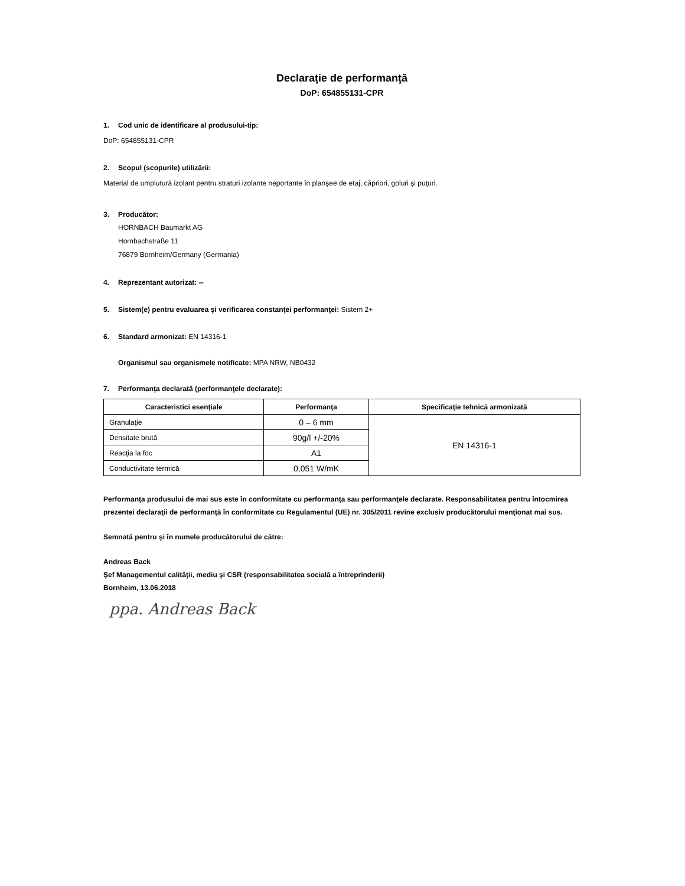Declaraţie de performanţă
DoP: 654855131-CPR
1. Cod unic de identificare al produsului-tip:
DoP: 654855131-CPR
2. Scopul (scopurile) utilizării:
Material de umplutură izolant pentru straturi izolante neportante în planşee de etaj, căpriori, goluri şi puţuri.
3. Producător:
HORNBACH Baumarkt AG
Hornbachstraße 11
76879 Bornheim/Germany (Germania)
4. Reprezentant autorizat: --
5. Sistem(e) pentru evaluarea şi verificarea constanţei performanţei: Sistem 2+
6. Standard armonizat: EN 14316-1
Organismul sau organismele notificate: MPA NRW, NB0432
7. Performanţa declarată (performanţele declarate):
| Caracteristici esenţiale | Performanţa | Specificaţie tehnică armonizată |
| --- | --- | --- |
| Granulaţie | 0 – 6 mm | EN 14316-1 |
| Densitate brută | 90g/l +/-20% | |
| Reacţia la foc | A1 | |
| Conductivitate termică | 0,051 W/mK | |
Performanţa produsului de mai sus este în conformitate cu performanţa sau performanţele declarate. Responsabilitatea pentru întocmirea prezentei declaraţii de performanţă în conformitate cu Regulamentul (UE) nr. 305/2011 revine exclusiv producătorului menţionat mai sus.
Semnată pentru şi în numele producătorului de către:
Andreas Back
Şef Managementul calităţii, mediu şi CSR (responsabilitatea socială a întreprinderii)
Bornheim, 13.06.2018
ppa. Andreas Back